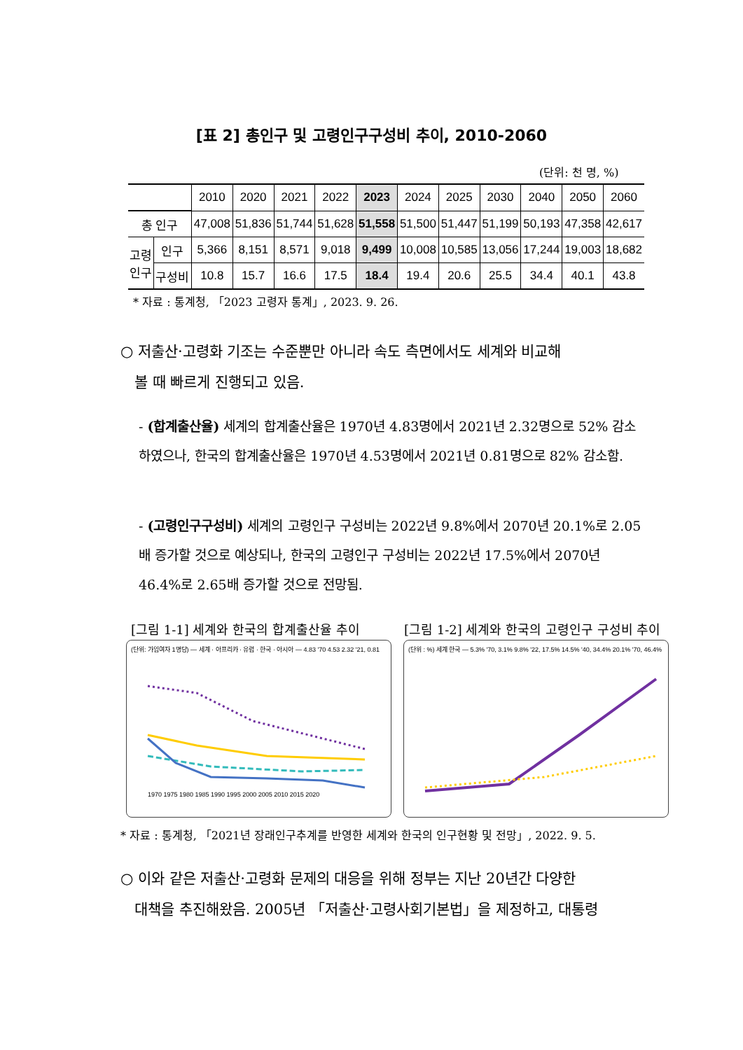[표 2] 총인구 및 고령인구구성비 추이, 2010-2060
(단위: 천 명, %)
| | | 2010 | 2020 | 2021 | 2022 | 2023 | 2024 | 2025 | 2030 | 2040 | 2050 | 2060 |
| --- | --- | --- | --- | --- | --- | --- | --- | --- | --- | --- | --- | --- |
| 총 인구 | | 47,008 | 51,836 | 51,744 | 51,628 | 51,558 | 51,500 | 51,447 | 51,199 | 50,193 | 47,358 | 42,617 |
| 고령 인구 | 인구 | 5,366 | 8,151 | 8,571 | 9,018 | 9,499 | 10,008 | 10,585 | 13,056 | 17,244 | 19,003 | 18,682 |
| | 구성비 | 10.8 | 15.7 | 16.6 | 17.5 | 18.4 | 19.4 | 20.6 | 25.5 | 34.4 | 40.1 | 43.8 |
* 자료 : 통계청, 「2023 고령자 통계」, 2023. 9. 26.
○ 저출산·고령화 기조는 수준뿐만 아니라 속도 측면에서도 세계와 비교해
볼 때 빠르게 진행되고 있음.
- (합계출산율) 세계의 합계출산율은 1970년 4.83명에서 2021년 2.32명으로 52% 감소하였으나, 한국의 합계출산율은 1970년 4.53명에서 2021년 0.81명으로 82% 감소함.
- (고령인구구성비) 세계의 고령인구 구성비는 2022년 9.8%에서 2070년 20.1%로 2.05배 증가할 것으로 예상되나, 한국의 고령인구 구성비는 2022년 17.5%에서 2070년 46.4%로 2.65배 증가할 것으로 전망됨.
[그림 1-1] 세계와 한국의 합계출산율 추이
[그림 1-2] 세계와 한국의 고령인구 구성비 추이
(단위: 가임여자 1명당) — 세계 · 아프리카 · 유럽 · 한국 · 아시아 — 4.83 '70 4.53 2.32 '21, 0.81
1970 1975 1980 1985 1990 1995 2000 2005 2010 2015 2020
(단위 : %) 세계 한국 — 5.3% '70, 3.1% 9.8% '22, 17.5% 14.5% '40, 34.4% 20.1% '70, 46.4%
* 자료 : 통계청, 「2021년 장래인구추계를 반영한 세계와 한국의 인구현황 및 전망」, 2022. 9. 5.
○ 이와 같은 저출산·고령화 문제의 대응을 위해 정부는 지난 20년간 다양한
대책을 추진해왔음. 2005년 「저출산·고령사회기본법」을 제정하고, 대통령